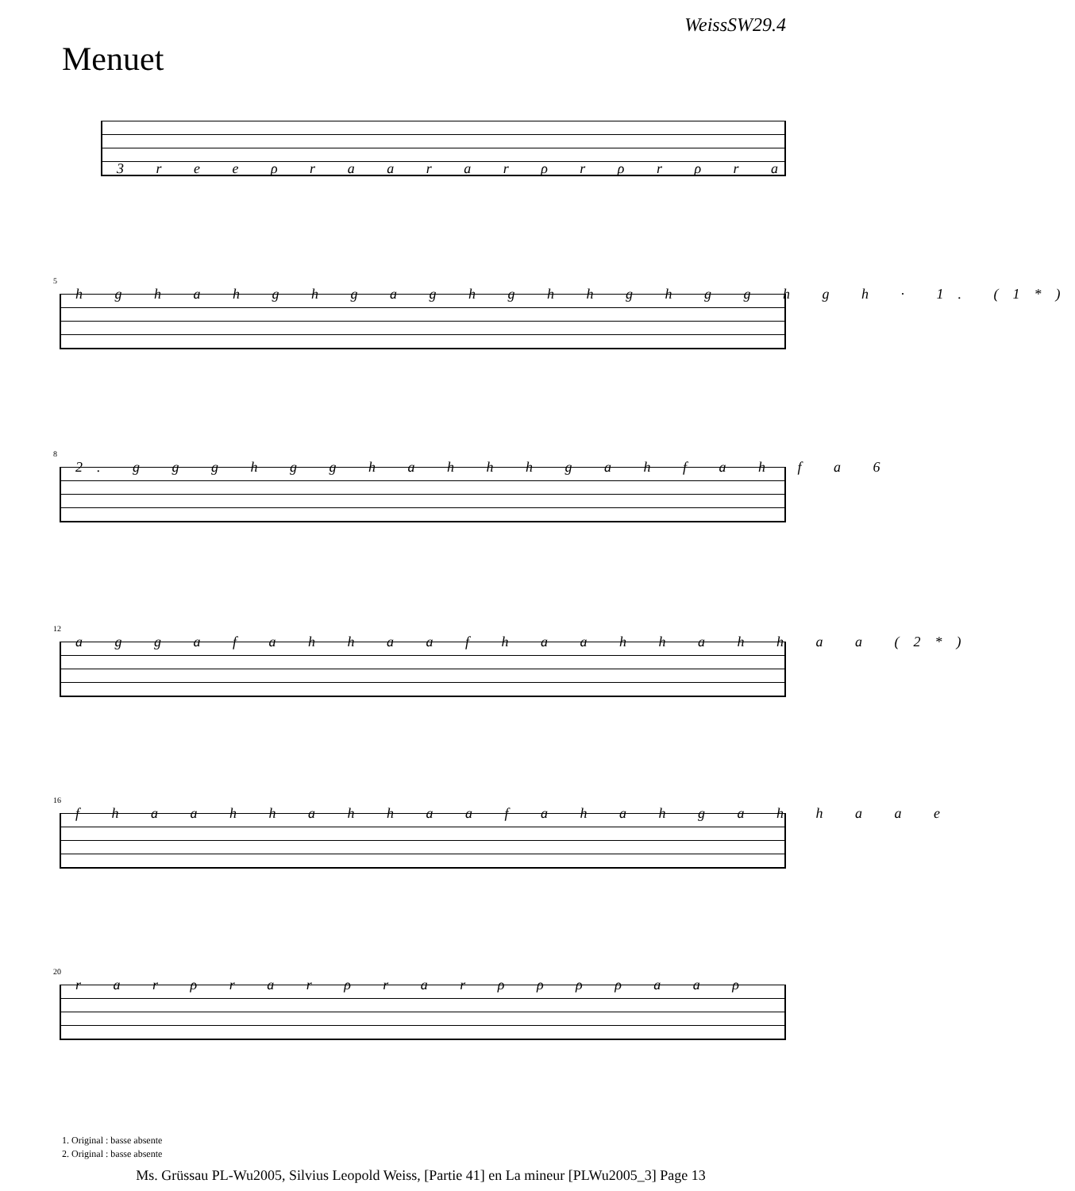WeissSW29.4
Menuet
3 r e e ρ r a a r a r ρ r ρ r ρ r a
5
h g h a h g h g a g h g h h g h g g h g h · 1. (1*)
8
2. g g g h g g h a h h h g a h f a h f a 6
12
a g g a f a h h a a f h a a h h a h h a a (2*)
16
f h a a h h a h h a a f a h a h g a h h a a e
20
r a r ρ r a r ρ r a r ρ ρ ρ ρ a a ρ
1. Original : basse absente
2. Original : basse absente
Ms. Grüssau PL-Wu2005, Silvius Leopold Weiss, [Partie 41] en La mineur [PLWu2005_3] Page 13